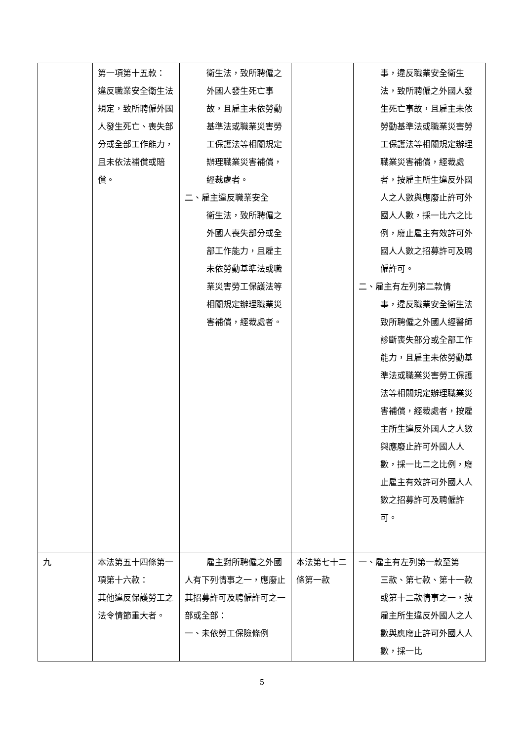| | 第一項第十五款： 違反職業安全衛生法規定，致所聘僱外國人發生死亡、喪失部分或全部工作能力，且未依法補償或賠償。 | 衛生法，致所聘僱之外國人發生死亡事故，且雇主未依勞動基準法或職業災害勞工保護法等相關規定辦理職業災害補償，經裁處者。 二、雇主違反職業安全 衛生法，致所聘僱之外國人喪失部分或全部工作能力，且雇主未依勞動基準法或職業災害勞工保護法等相關規定辦理職業災害補償，經裁處者。 | | 事，違反職業安全衛生法，致所聘僱之外國人發生死亡事故，且雇主未依勞動基準法或職業災害勞工保護法等相關規定辦理職業災害補償，經裁處者，按雇主所生違反外國人之人數與應廢止許可外國人人數，採一比六之比例，廢止雇主有效許可外國人人數之招募許可及聘僱許可。 二、雇主有左列第二款情 事，違反職業安全衛生法致所聘僱之外國人經醫師診斷喪失部分或全部工作能力，且雇主未依勞動基準法或職業災害勞工保護法等相關規定辦理職業災害補償，經裁處者，按雇主所生違反外國人之人數與應廢止許可外國人人數，採一比二之比例，廢止雇主有效許可外國人人數之招募許可及聘僱許可。 |
| 九 | 本法第五十四條第一項第十六款： 其他違反保護勞工之法令情節重大者。 | 雇主對所聘僱之外國人有下列情事之一，應廢止其招募許可及聘僱許可之一部或全部： 一、未依勞工保險條例 | 本法第七十二條第一款 | 一、雇主有左列第一款至第 三款、第七款、第十一款或第十二款情事之一，按雇主所生違反外國人之人數與應廢止許可外國人人數，採一比 |
5